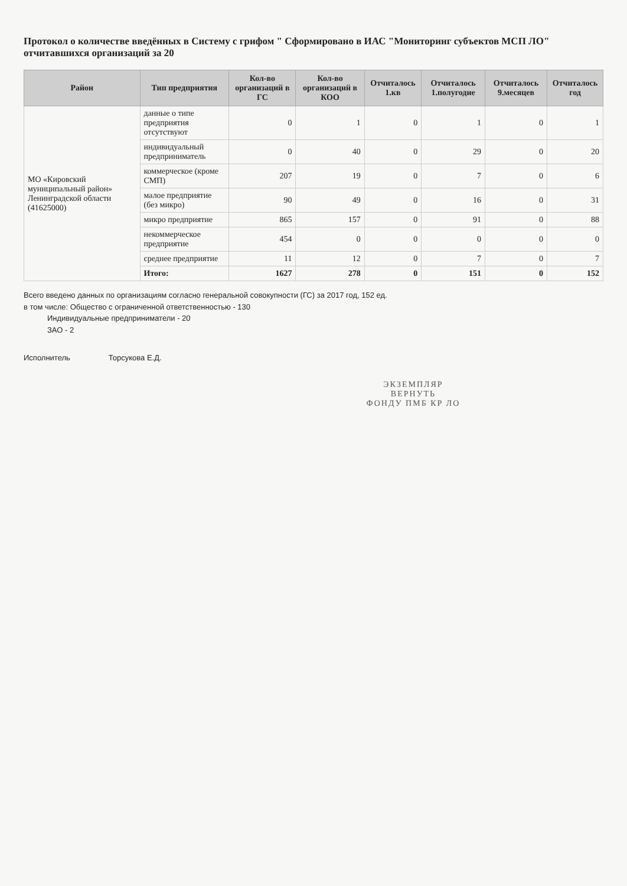Протокол о количестве введённых в Систему с грифом " Сформировано в ИАС "Мониторинг субъектов МСП ЛО" отчитавшихся организаций за 20
| Район | Тип предприятия | Кол-во организаций в ГС | Кол-во организаций в КОО | Отчиталось 1.кв | Отчиталось 1.полугодие | Отчиталось 9.месяцев | Отчиталось год |
| --- | --- | --- | --- | --- | --- | --- | --- |
| МО «Кировский муниципальный район» Ленинградской области (41625000) | данные о типе предприятия отсутствуют | 0 | 1 | 0 | 1 | 0 | 1 |
| | индивидуальный предприниматель | 0 | 40 | 0 | 29 | 0 | 20 |
| | коммерческое (кроме СМП) | 207 | 19 | 0 | 7 | 0 | 6 |
| | малое предприятие (без микро) | 90 | 49 | 0 | 16 | 0 | 31 |
| | микро предприятие | 865 | 157 | 0 | 91 | 0 | 88 |
| | некоммерческое предприятие | 454 | 0 | 0 | 0 | 0 | 0 |
| | среднее предприятие | 11 | 12 | 0 | 7 | 0 | 7 |
| | Итого: | 1627 | 278 | 0 | 151 | 0 | 152 |
Всего введено данных по организациям согласно генеральной совокупности (ГС) за 2017 год, 152 ед.
в том числе: Общество с ограниченной ответственностью - 130
Индивидуальные предприниматели - 20
ЗАО - 2
Исполнитель Торсукова Е.Д.
ЭКЗЕМПЛЯР
ВЕРНУТЬ
ФОНДУ ПМБ КР ЛО